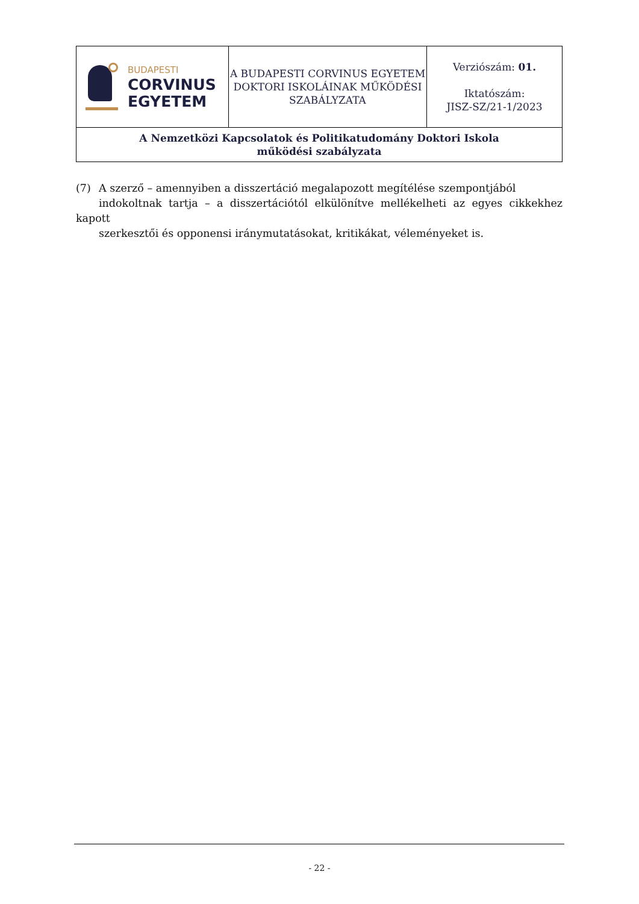| BUDAPESTI CORVINUS EGYETEM | A BUDAPESTI CORVINUS EGYETEM DOKTORI ISKOLÁINAK MŰKÖDÉSI SZABÁLYZATA | Verziószám: 01. Iktatószám: JISZ-SZ/21-1/2023 |
| A Nemzetközi Kapcsolatok és Politikatudomány Doktori Iskola működési szabályzata | | |
(7) A szerző – amennyiben a disszertáció megalapozott megítélése szempontjából
indokoltnak tartja – a disszertációtól elkülönítve mellékelheti az egyes cikkekhez kapott
szerkesztői és opponensi iránymutatásokat, kritikákat, véleményeket is.
- 22 -